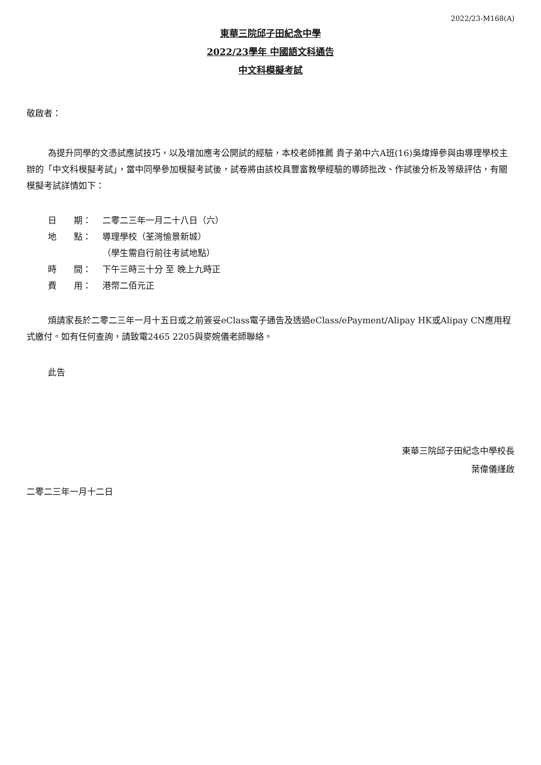2022/23-M168(A)
東華三院邱子田紀念中學
2022/23學年 中國語文科通告
中文科模擬考試
敬啟者：
為提升同學的文憑試應試技巧，以及增加應考公開試的經驗，本校老師推薦 貴子弟中六A班(16)吳煒燁參與由導理學校主辦的「中文科模擬考試」，當中同學參加模擬考試後，試卷將由該校具豐富教學經驗的導師批改、作試後分析及等級評估，有關模擬考試詳情如下：
日　　期： 二零二三年一月二十八日（六）
地　　點： 導理學校（荃灣愉景新城）
（學生需自行前往考試地點）
時　　間： 下午三時三十分 至 晚上九時正
費　　用： 港幣二佰元正
煩請家長於二零二三年一月十五日或之前簽妥eClass電子通告及透過eClass/ePayment/Alipay HK或Alipay CN應用程式繳付。如有任何查詢，請致電2465 2205與麥婉儀老師聯絡。
此告
東華三院邱子田紀念中學校長
葉偉儀謹啟
二零二三年一月十二日